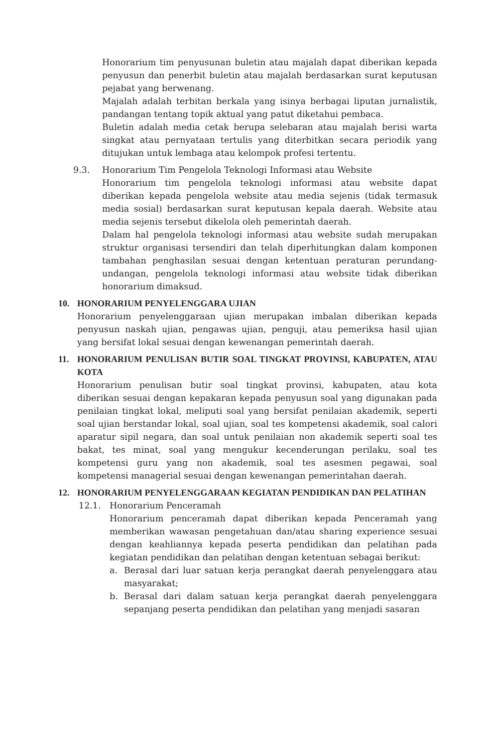Honorarium tim penyusunan buletin atau majalah dapat diberikan kepada penyusun dan penerbit buletin atau majalah berdasarkan surat keputusan pejabat yang berwenang.
Majalah adalah terbitan berkala yang isinya berbagai liputan jurnalistik, pandangan tentang topik aktual yang patut diketahui pembaca.
Buletin adalah media cetak berupa selebaran atau majalah berisi warta singkat atau pernyataan tertulis yang diterbitkan secara periodik yang ditujukan untuk lembaga atau kelompok profesi tertentu.
9.3. Honorarium Tim Pengelola Teknologi Informasi atau Website
Honorarium tim pengelola teknologi informasi atau website dapat diberikan kepada pengelola website atau media sejenis (tidak termasuk media sosial) berdasarkan surat keputusan kepala daerah. Website atau media sejenis tersebut dikelola oleh pemerintah daerah.
Dalam hal pengelola teknologi informasi atau website sudah merupakan struktur organisasi tersendiri dan telah diperhitungkan dalam komponen tambahan penghasilan sesuai dengan ketentuan peraturan perundang-undangan, pengelola teknologi informasi atau website tidak diberikan honorarium dimaksud.
10. HONORARIUM PENYELENGGARA UJIAN
Honorarium penyelenggaraan ujian merupakan imbalan diberikan kepada penyusun naskah ujian, pengawas ujian, penguji, atau pemeriksa hasil ujian yang bersifat lokal sesuai dengan kewenangan pemerintah daerah.
11. HONORARIUM PENULISAN BUTIR SOAL TINGKAT PROVINSI, KABUPATEN, ATAU KOTA
Honorarium penulisan butir soal tingkat provinsi, kabupaten, atau kota diberikan sesuai dengan kepakaran kepada penyusun soal yang digunakan pada penilaian tingkat lokal, meliputi soal yang bersifat penilaian akademik, seperti soal ujian berstandar lokal, soal ujian, soal tes kompetensi akademik, soal calori aparatur sipil negara, dan soal untuk penilaian non akademik seperti soal tes bakat, tes minat, soal yang mengukur kecenderungan perilaku, soal tes kompetensi guru yang non akademik, soal tes asesmen pegawai, soal kompetensi managerial sesuai dengan kewenangan pemerintahan daerah.
12. HONORARIUM PENYELENGGARAAN KEGIATAN PENDIDIKAN DAN PELATIHAN
12.1. Honorarium Penceramah
Honorarium penceramah dapat diberikan kepada Penceramah yang memberikan wawasan pengetahuan dan/atau sharing experience sesuai dengan keahliannya kepada peserta pendidikan dan pelatihan pada kegiatan pendidikan dan pelatihan dengan ketentuan sebagai berikut:
a. Berasal dari luar satuan kerja perangkat daerah penyelenggara atau masyarakat;
b. Berasal dari dalam satuan kerja perangkat daerah penyelenggara sepanjang peserta pendidikan dan pelatihan yang menjadi sasaran